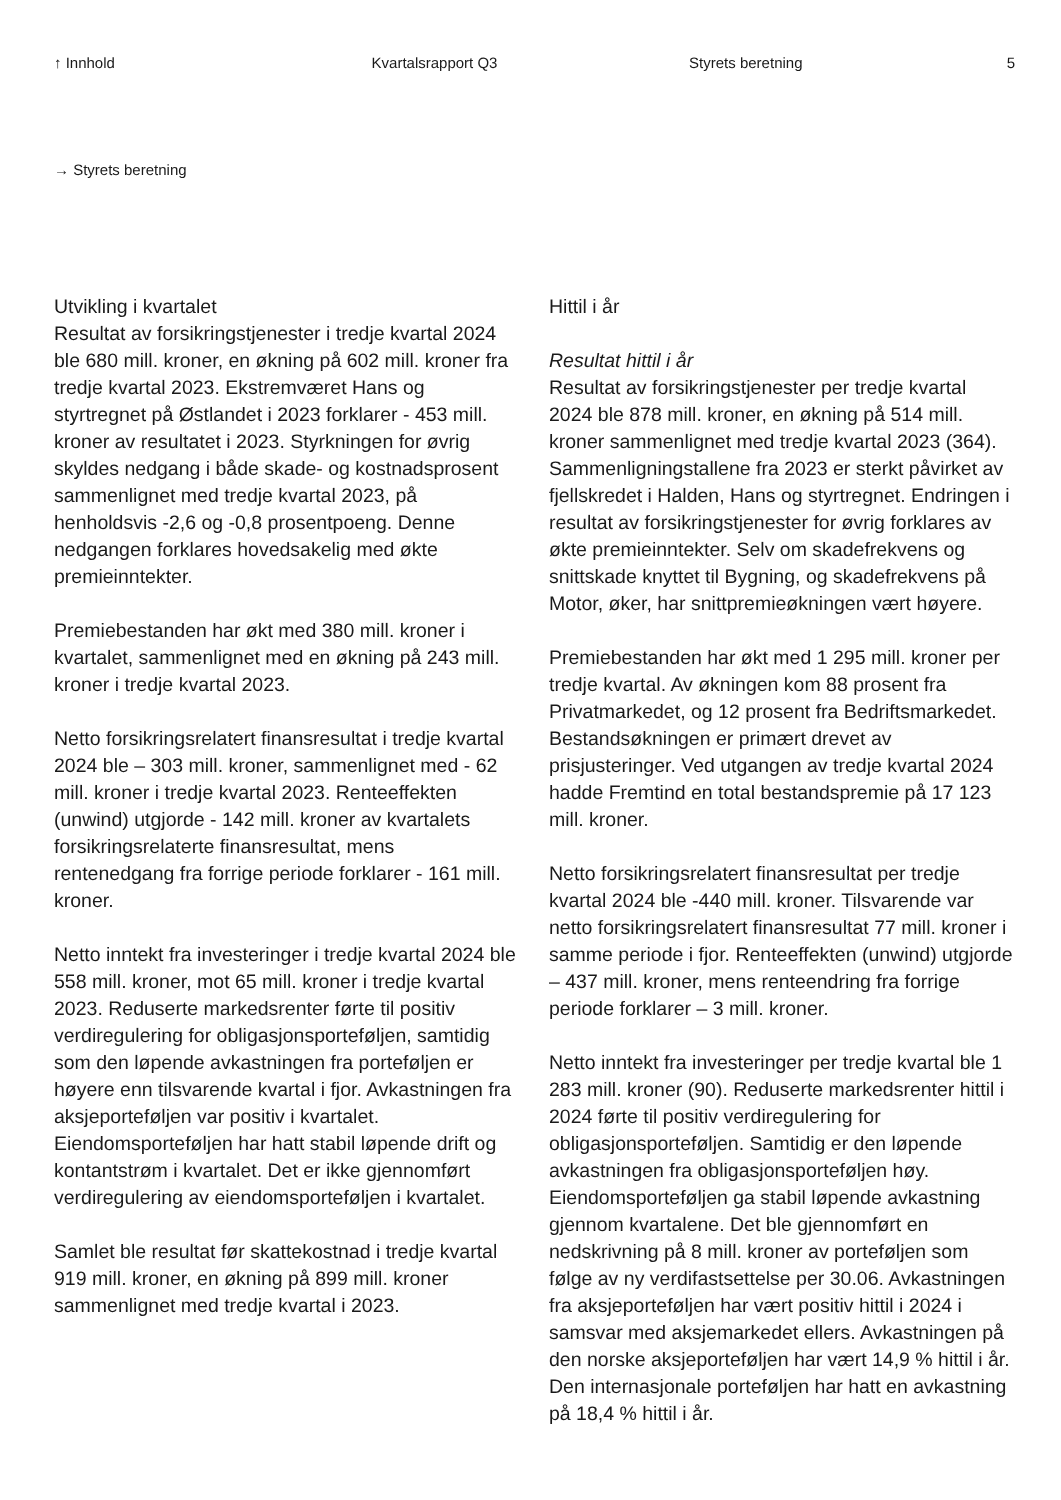↑ Innhold Kvartalsrapport Q3 Styrets beretning 5
→ Styrets beretning
Utvikling i kvartalet
Resultat av forsikringstjenester i tredje kvartal 2024 ble 680 mill. kroner, en økning på 602 mill. kroner fra tredje kvartal 2023. Ekstremværet Hans og styrtregnet på Østlandet i 2023 forklarer - 453 mill. kroner av resultatet i 2023. Styrkningen for øvrig skyldes nedgang i både skade- og kostnadsprosent sammenlignet med tredje kvartal 2023, på henholdsvis -2,6 og -0,8 prosentpoeng. Denne nedgangen forklares hovedsakelig med økte premieinntekter.
Premiebestanden har økt med 380 mill. kroner i kvartalet, sammenlignet med en økning på 243 mill. kroner i tredje kvartal 2023.
Netto forsikringsrelatert finansresultat i tredje kvartal 2024 ble – 303 mill. kroner, sammenlignet med - 62 mill. kroner i tredje kvartal 2023. Renteeffekten (unwind) utgjorde - 142 mill. kroner av kvartalets forsikringsrelaterte finansresultat, mens rentenedgang fra forrige periode forklarer - 161 mill. kroner.
Netto inntekt fra investeringer i tredje kvartal 2024 ble 558 mill. kroner, mot 65 mill. kroner i tredje kvartal 2023. Reduserte markedsrenter førte til positiv verdiregulering for obligasjonsporteføljen, samtidig som den løpende avkastningen fra porteføljen er høyere enn tilsvarende kvartal i fjor. Avkastningen fra aksjeporteføljen var positiv i kvartalet. Eiendomsporteføljen har hatt stabil løpende drift og kontantstrøm i kvartalet. Det er ikke gjennomført verdiregulering av eiendomsporteføljen i kvartalet.
Samlet ble resultat før skattekostnad i tredje kvartal 919 mill. kroner, en økning på 899 mill. kroner sammenlignet med tredje kvartal i 2023.
Hittil i år
Resultat hittil i år
Resultat av forsikringstjenester per tredje kvartal 2024 ble 878 mill. kroner, en økning på 514 mill. kroner sammenlignet med tredje kvartal 2023 (364). Sammenligningstallene fra 2023 er sterkt påvirket av fjellskredet i Halden, Hans og styrtregnet. Endringen i resultat av forsikringstjenester for øvrig forklares av økte premieinntekter. Selv om skadefrekvens og snittskade knyttet til Bygning, og skadefrekvens på Motor, øker, har snittpremieøkningen vært høyere.
Premiebestanden har økt med 1 295 mill. kroner per tredje kvartal. Av økningen kom 88 prosent fra Privatmarkedet, og 12 prosent fra Bedriftsmarkedet. Bestandsøkningen er primært drevet av prisjusteringer. Ved utgangen av tredje kvartal 2024 hadde Fremtind en total bestandspremie på 17 123 mill. kroner.
Netto forsikringsrelatert finansresultat per tredje kvartal 2024 ble -440 mill. kroner. Tilsvarende var netto forsikringsrelatert finansresultat 77 mill. kroner i samme periode i fjor. Renteeffekten (unwind) utgjorde – 437 mill. kroner, mens renteendring fra forrige periode forklarer – 3 mill. kroner.
Netto inntekt fra investeringer per tredje kvartal ble 1 283 mill. kroner (90). Reduserte markedsrenter hittil i 2024 førte til positiv verdiregulering for obligasjonsporteføljen. Samtidig er den løpende avkastningen fra obligasjonsporteføljen høy. Eiendomsporteføljen ga stabil løpende avkastning gjennom kvartalene. Det ble gjennomført en nedskrivning på 8 mill. kroner av porteføljen som følge av ny verdifastsettelse per 30.06. Avkastningen fra aksjeporteføljen har vært positiv hittil i 2024 i samsvar med aksjemarkedet ellers. Avkastningen på den norske aksjeporteføljen har vært 14,9 % hittil i år. Den internasjonale porteføljen har hatt en avkastning på 18,4 % hittil i år.